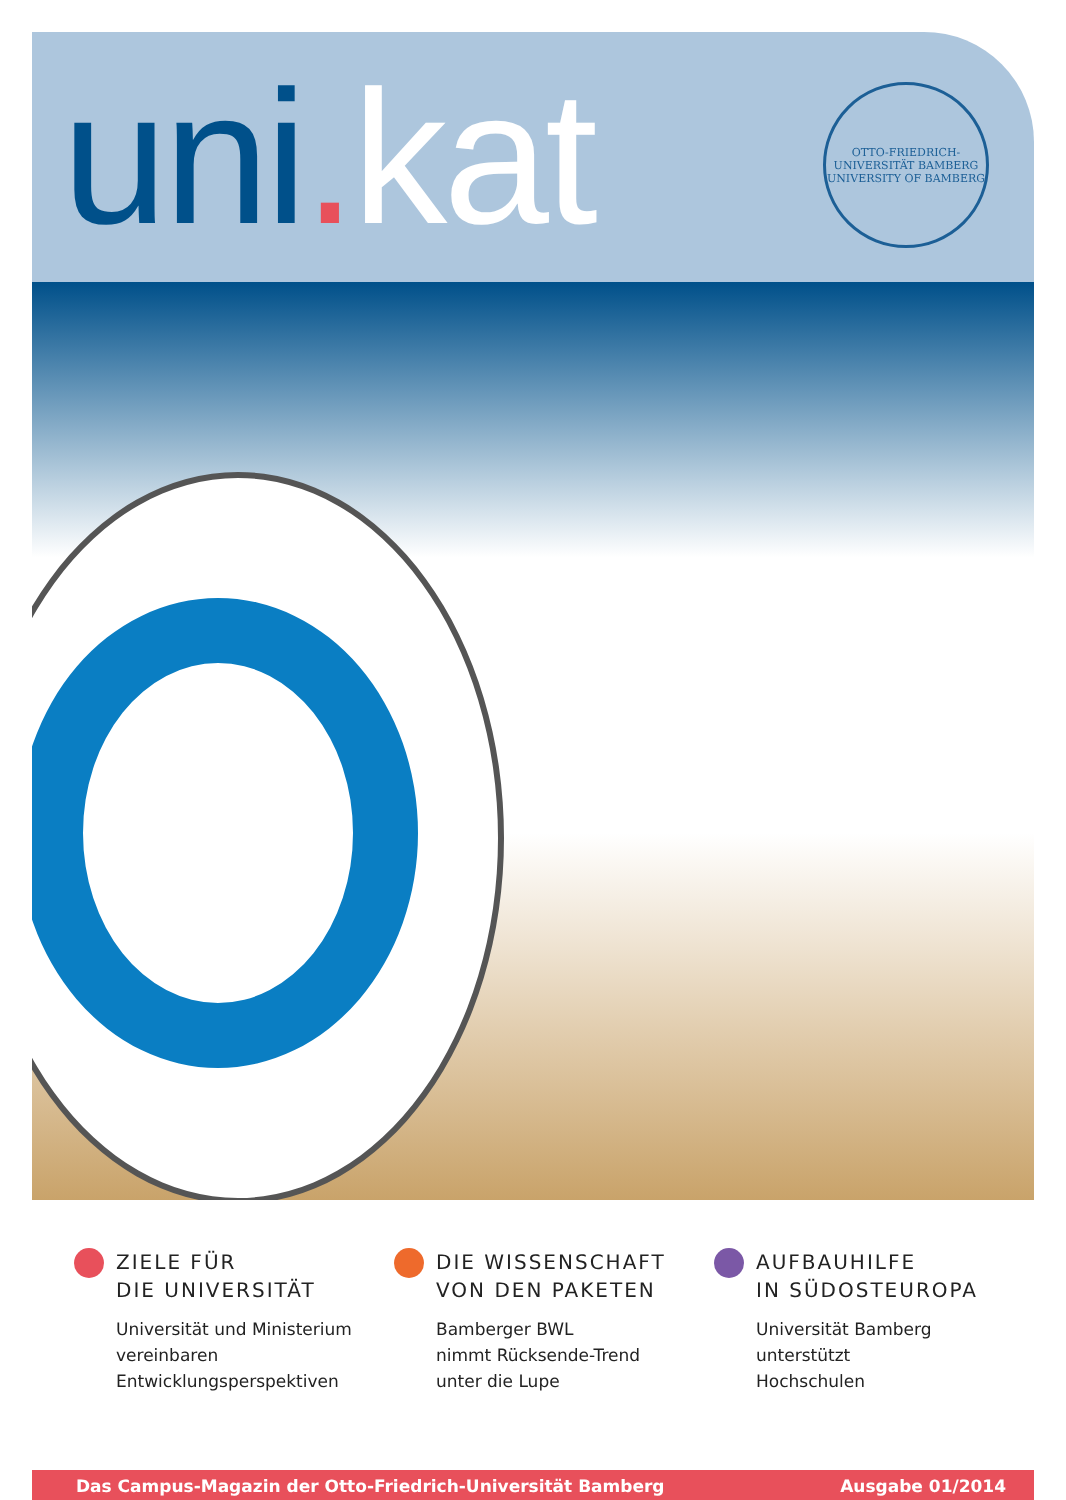uni. kat
OTTO-FRIEDRICH-UNIVERSITÄT BAMBERG
UNIVERSITY OF BAMBERG
ZIELE FÜR
DIE UNIVERSITÄT
Universität und Ministerium
vereinbaren
Entwicklungsperspektiven
DIE WISSENSCHAFT
VON DEN PAKETEN
Bamberger BWL
nimmt Rücksende-Trend
unter die Lupe
AUFBAUHILFE
IN SÜDOSTEUROPA
Universität Bamberg
unterstützt
Hochschulen
Das Campus-Magazin der Otto-Friedrich-Universität Bamberg Ausgabe 01/2014